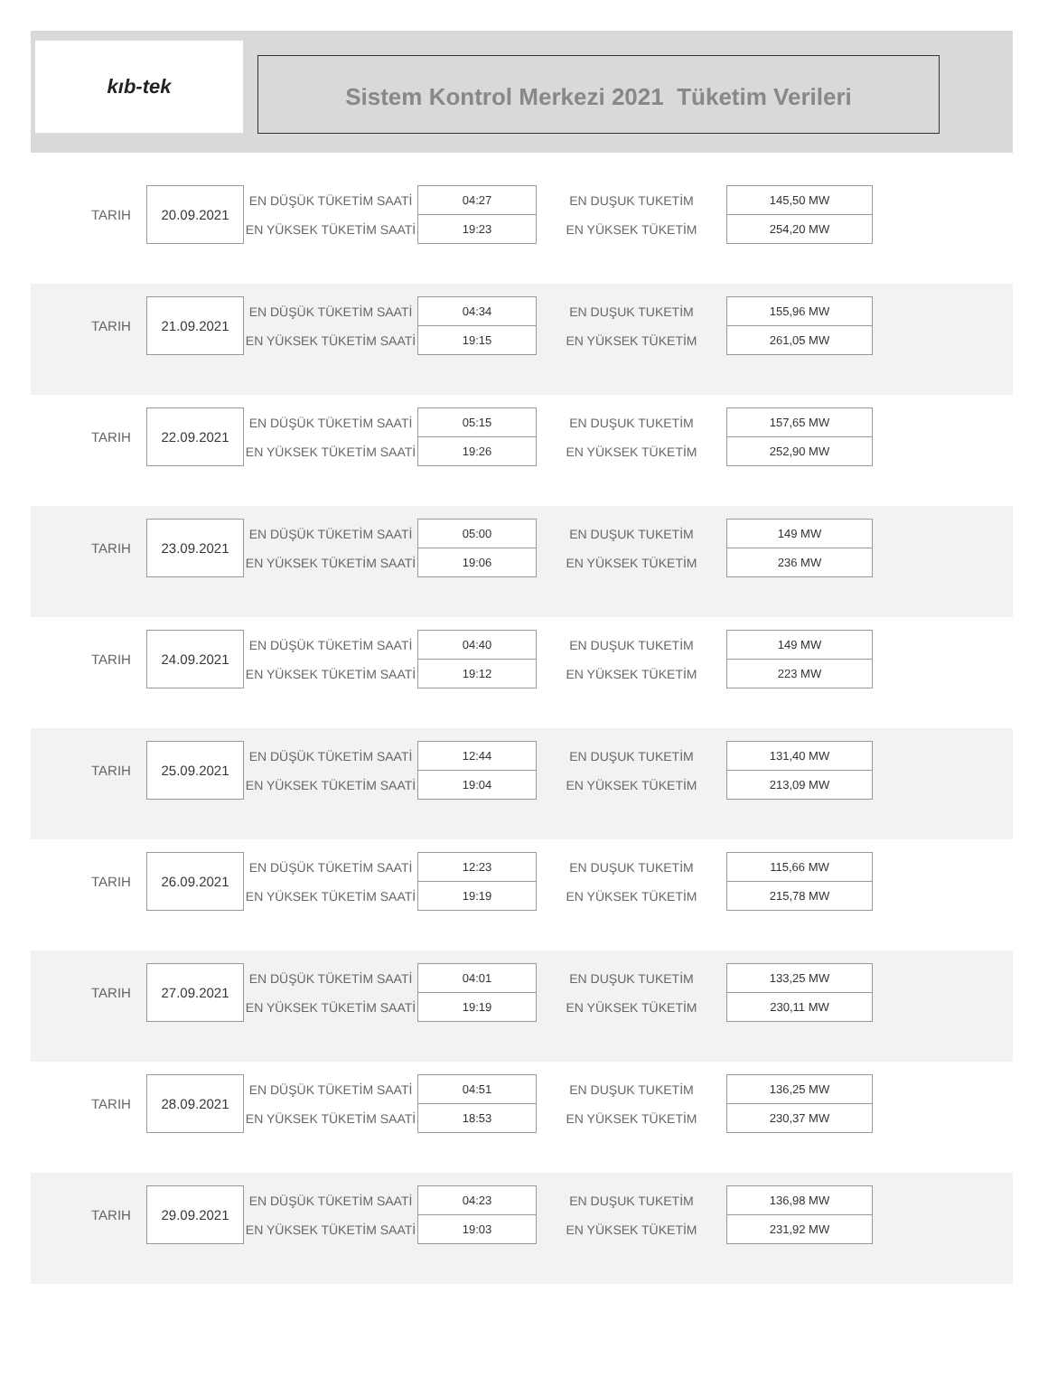kıb-tek
Sistem Kontrol Merkezi 2021 Tüketim Verileri
| TARIH | 20.09.2021 | EN DÜŞÜK TÜKETİM SAATİ | 04:27 | EN DUŞUK TUKETİM | 145,50 MW |
| | | EN YÜKSEK TÜKETİM SAATİ | 19:23 | EN YÜKSEK TÜKETİM | 254,20 MW |
| TARIH | 21.09.2021 | EN DÜŞÜK TÜKETİM SAATİ | 04:34 | EN DUŞUK TUKETİM | 155,96 MW |
| | | EN YÜKSEK TÜKETİM SAATİ | 19:15 | EN YÜKSEK TÜKETİM | 261,05 MW |
| TARIH | 22.09.2021 | EN DÜŞÜK TÜKETİM SAATİ | 05:15 | EN DUŞUK TUKETİM | 157,65 MW |
| | | EN YÜKSEK TÜKETİM SAATİ | 19:26 | EN YÜKSEK TÜKETİM | 252,90 MW |
| TARIH | 23.09.2021 | EN DÜŞÜK TÜKETİM SAATİ | 05:00 | EN DUŞUK TUKETİM | 149 MW |
| | | EN YÜKSEK TÜKETİM SAATİ | 19:06 | EN YÜKSEK TÜKETİM | 236 MW |
| TARIH | 24.09.2021 | EN DÜŞÜK TÜKETİM SAATİ | 04:40 | EN DUŞUK TUKETİM | 149 MW |
| | | EN YÜKSEK TÜKETİM SAATİ | 19:12 | EN YÜKSEK TÜKETİM | 223 MW |
| TARIH | 25.09.2021 | EN DÜŞÜK TÜKETİM SAATİ | 12:44 | EN DUŞUK TUKETİM | 131,40 MW |
| | | EN YÜKSEK TÜKETİM SAATİ | 19:04 | EN YÜKSEK TÜKETİM | 213,09 MW |
| TARIH | 26.09.2021 | EN DÜŞÜK TÜKETİM SAATİ | 12:23 | EN DUŞUK TUKETİM | 115,66 MW |
| | | EN YÜKSEK TÜKETİM SAATİ | 19:19 | EN YÜKSEK TÜKETİM | 215,78 MW |
| TARIH | 27.09.2021 | EN DÜŞÜK TÜKETİM SAATİ | 04:01 | EN DUŞUK TUKETİM | 133,25 MW |
| | | EN YÜKSEK TÜKETİM SAATİ | 19:19 | EN YÜKSEK TÜKETİM | 230,11 MW |
| TARIH | 28.09.2021 | EN DÜŞÜK TÜKETİM SAATİ | 04:51 | EN DUŞUK TUKETİM | 136,25 MW |
| | | EN YÜKSEK TÜKETİM SAATİ | 18:53 | EN YÜKSEK TÜKETİM | 230,37 MW |
| TARIH | 29.09.2021 | EN DÜŞÜK TÜKETİM SAATİ | 04:23 | EN DUŞUK TUKETİM | 136,98 MW |
| | | EN YÜKSEK TÜKETİM SAATİ | 19:03 | EN YÜKSEK TÜKETİM | 231,92 MW |